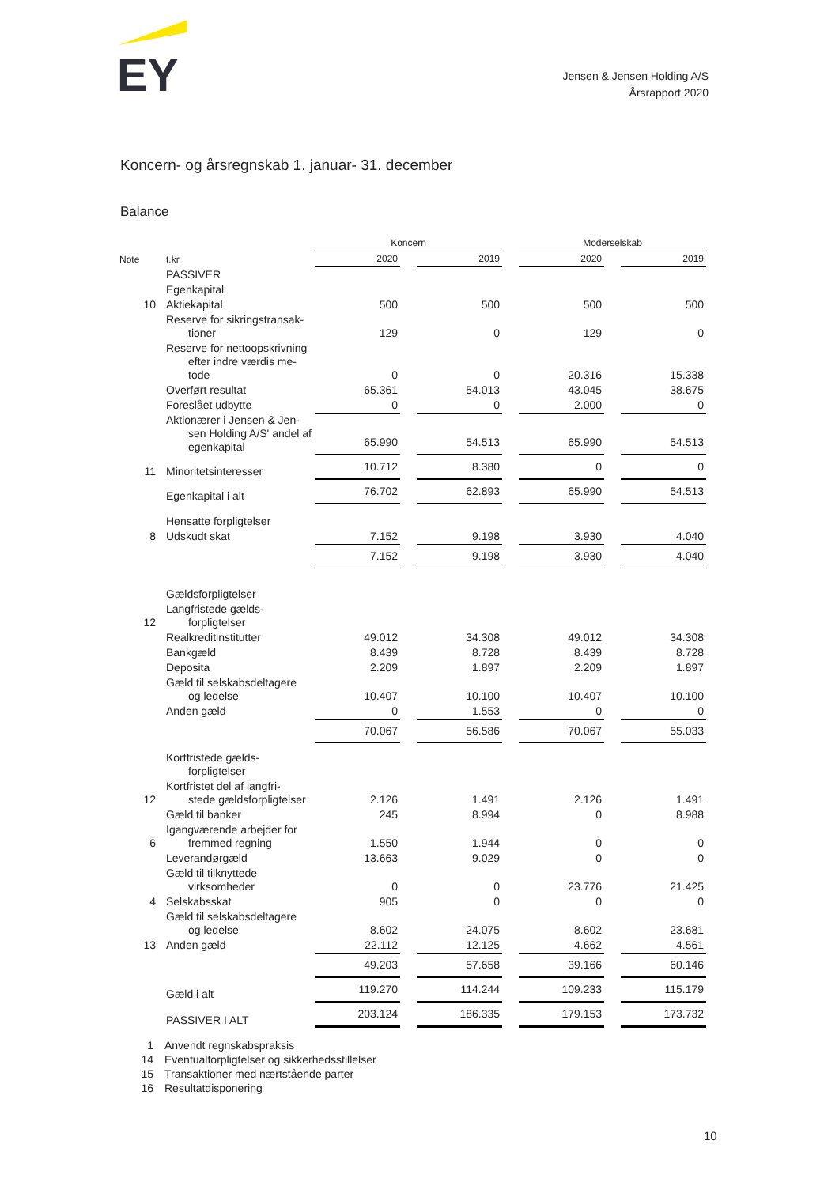EY
Jensen & Jensen Holding A/S
Årsrapport 2020
Koncern- og årsregnskab 1. januar- 31. december
Balance
| | | Koncern | | | | Moderselskab | | |
| --- | --- | --- | --- | --- | --- | --- | --- | --- |
| Note | t.kr. | 2020 | | 2019 | | 2020 | | 2019 |
| | PASSIVER | | | | | | | |
| | Egenkapital | | | | | | | |
| 10 | Aktiekapital | 500 | | 500 | | 500 | | 500 |
| | Reserve for sikringstransak- tioner | 129 | | 0 | | 129 | | 0 |
| | Reserve for nettoopskrivning efter indre værdis me-tode | 0 | | 0 | | 20.316 | | 15.338 |
| | Overført resultat | 65.361 | | 54.013 | | 43.045 | | 38.675 |
| | Foreslået udbytte | 0 | | 0 | | 2.000 | | 0 |
| | Aktionærer i Jensen & Jen- sen Holding A/S' andel af egenkapital | 65.990 | | 54.513 | | 65.990 | | 54.513 |
| 11 | Minoritetsinteresser | 10.712 | | 8.380 | | 0 | | 0 |
| | Egenkapital i alt | 76.702 | | 62.893 | | 65.990 | | 54.513 |
| | Hensatte forpligtelser | | | | | | | |
| 8 | Udskudt skat | 7.152 | | 9.198 | | 3.930 | | 4.040 |
| | | 7.152 | | 9.198 | | 3.930 | | 4.040 |
| | Gældsforpligtelser | | | | | | | |
| 12 | Langfristede gælds- forpligtelser | | | | | | | |
| | Realkreditinstitutter | 49.012 | | 34.308 | | 49.012 | | 34.308 |
| | Bankgæld | 8.439 | | 8.728 | | 8.439 | | 8.728 |
| | Deposita | 2.209 | | 1.897 | | 2.209 | | 1.897 |
| | Gæld til selskabsdeltagere og ledelse | 10.407 | | 10.100 | | 10.407 | | 10.100 |
| | Anden gæld | 0 | | 1.553 | | 0 | | 0 |
| | | 70.067 | | 56.586 | | 70.067 | | 55.033 |
| | Kortfristede gælds- forpligtelser | | | | | | | |
| 12 | Kortfristet del af langfri- stede gældsforpligtelser | 2.126 | | 1.491 | | 2.126 | | 1.491 |
| | Gæld til banker | 245 | | 8.994 | | 0 | | 8.988 |
| 6 | Igangværende arbejder for fremmed regning | 1.550 | | 1.944 | | 0 | | 0 |
| | Leverandørgæld | 13.663 | | 9.029 | | 0 | | 0 |
| | Gæld til tilknyttede virksomheder | 0 | | 0 | | 23.776 | | 21.425 |
| 4 | Selskabsskat | 905 | | 0 | | 0 | | 0 |
| | Gæld til selskabsdeltagere og ledelse | 8.602 | | 24.075 | | 8.602 | | 23.681 |
| 13 | Anden gæld | 22.112 | | 12.125 | | 4.662 | | 4.561 |
| | | 49.203 | | 57.658 | | 39.166 | | 60.146 |
| | Gæld i alt | 119.270 | | 114.244 | | 109.233 | | 115.179 |
| | PASSIVER I ALT | 203.124 | | 186.335 | | 179.153 | | 173.732 |
1 Anvendt regnskabspraksis
14 Eventualforpligtelser og sikkerhedsstillelser
15 Transaktioner med nærtstående parter
16 Resultatdisponering
10